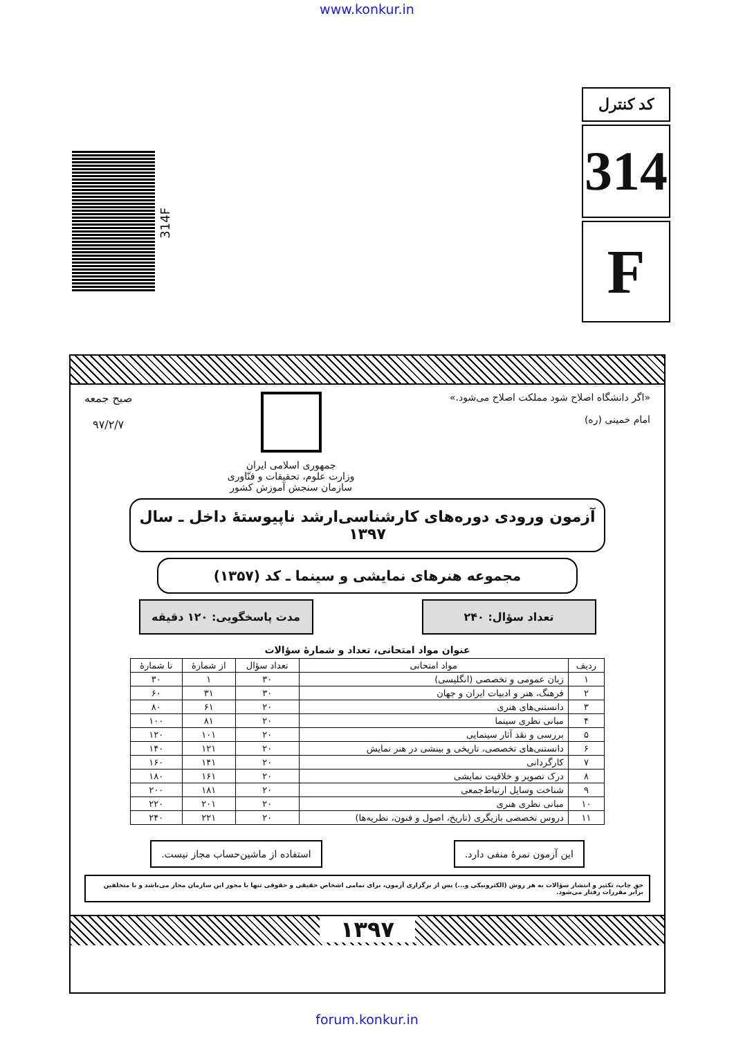www.konkur.in
کد کنترل
314
F
314F
«اگر دانشگاه اصلاح شود مملکت اصلاح می‌شود.»
امام خمینی (ره)
جمهوری اسلامی ایران
وزارت علوم، تحقیقات و فنّاوری
سازمان سنجش آموزش کشور
صبح جمعه
۹۷/۲/۷
آزمون ورودی دوره‌های کارشناسی‌ارشد ناپیوستهٔ داخل ـ سال ۱۳۹۷
مجموعه هنرهای نمایشی و سینما ـ کد (۱۳۵۷)
تعداد سؤال: ۲۴۰ مدت پاسخگویی: ۱۲۰ دقیقه
عنوان مواد امتحانی، تعداد و شمارهٔ سؤالات
| ردیف | مواد امتحانی | تعداد سؤال | از شمارهٔ | تا شمارهٔ |
| --- | --- | --- | --- | --- |
| ۱ | زبان عمومی و تخصصی (انگلیسی) | ۳۰ | ۱ | ۳۰ |
| ۲ | فرهنگ، هنر و ادبیات ایران و جهان | ۳۰ | ۳۱ | ۶۰ |
| ۳ | دانستنی‌های هنری | ۲۰ | ۶۱ | ۸۰ |
| ۴ | مبانی نظری سینما | ۲۰ | ۸۱ | ۱۰۰ |
| ۵ | بررسی و نقد آثار سینمایی | ۲۰ | ۱۰۱ | ۱۲۰ |
| ۶ | دانستنی‌های تخصصی، تاریخی و بینشی در هنر نمایش | ۲۰ | ۱۲۱ | ۱۴۰ |
| ۷ | کارگردانی | ۲۰ | ۱۴۱ | ۱۶۰ |
| ۸ | درک تصویر و خلاقیت نمایشی | ۲۰ | ۱۶۱ | ۱۸۰ |
| ۹ | شناخت وسایل ارتباط‌جمعی | ۲۰ | ۱۸۱ | ۲۰۰ |
| ۱۰ | مبانی نظری هنری | ۲۰ | ۲۰۱ | ۲۲۰ |
| ۱۱ | دروس تخصصی بازیگری (تاریخ، اصول و فنون، نظریه‌ها) | ۲۰ | ۲۲۱ | ۲۴۰ |
این آزمون نمرهٔ منفی دارد. استفاده از ماشین‌حساب مجاز نیست.
حق چاپ، تکثیر و انتشار سؤالات به هر روش (الکترونیکی و...) پس از برگزاری آزمون، برای تمامی اشخاص حقیقی و حقوقی تنها با مجوز این سازمان مجاز می‌باشد و با متخلفین برابر مقررات رفتار می‌شود.
۱۳۹۷
forum.konkur.in